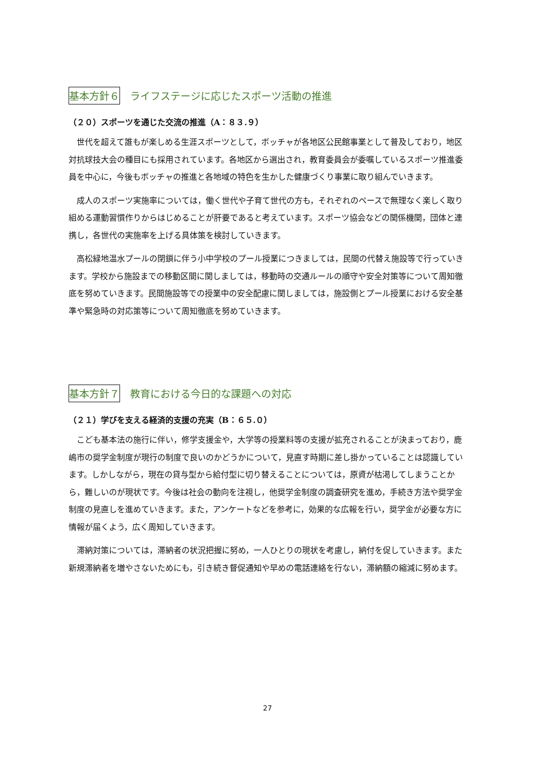基本方針６ ライフステージに応じたスポーツ活動の推進
（２０）スポーツを通じた交流の推進（A：８３.９）
世代を超えて誰もが楽しめる生涯スポーツとして，ボッチャが各地区公民館事業として普及しており，地区対抗球技大会の種目にも採用されています。各地区から選出され，教育委員会が委嘱しているスポーツ推進委員を中心に，今後もボッチャの推進と各地域の特色を生かした健康づくり事業に取り組んでいきます。
成人のスポーツ実施率については，働く世代や子育て世代の方も，それぞれのペースで無理なく楽しく取り組める運動習慣作りからはじめることが肝要であると考えています。スポーツ協会などの関係機関，団体と連携し，各世代の実施率を上げる具体策を検討していきます。
高松緑地温水プールの閉鎖に伴う小中学校のプール授業につきましては，民間の代替え施設等で行っていきます。学校から施設までの移動区間に関しましては，移動時の交通ルールの順守や安全対策等について周知徹底を努めていきます。民間施設等での授業中の安全配慮に関しましては，施設側とプール授業における安全基準や緊急時の対応策等について周知徹底を努めていきます。
基本方針７ 教育における今日的な課題への対応
（２１）学びを支える経済的支援の充実（B：６５.０）
こども基本法の施行に伴い，修学支援金や，大学等の授業料等の支援が拡充されることが決まっており，鹿嶋市の奨学金制度が現行の制度で良いのかどうかについて，見直す時期に差し掛かっていることは認識しています。しかしながら，現在の貸与型から給付型に切り替えることについては，原資が枯渇してしまうことから，難しいのが現状です。今後は社会の動向を注視し，他奨学金制度の調査研究を進め，手続き方法や奨学金制度の見直しを進めていきます。また，アンケートなどを参考に，効果的な広報を行い，奨学金が必要な方に情報が届くよう，広く周知していきます。
滞納対策については，滞納者の状況把握に努め，一人ひとりの現状を考慮し，納付を促していきます。また新規滞納者を増やさないためにも，引き続き督促通知や早めの電話連絡を行ない，滞納額の縮減に努めます。
27